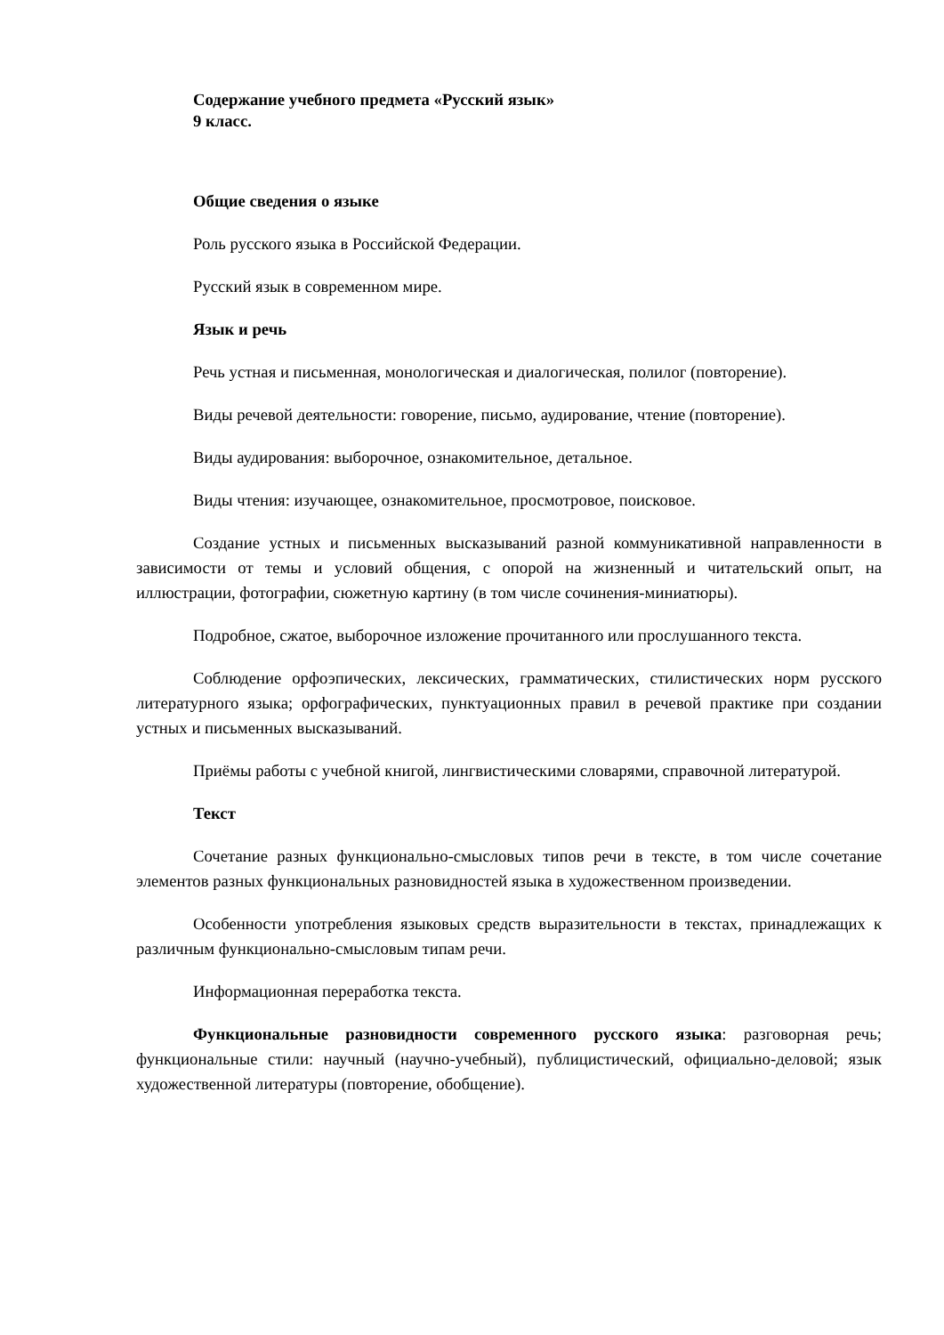Содержание учебного предмета «Русский язык»
9 класс.
Общие сведения о языке
Роль русского языка в Российской Федерации.
Русский язык в современном мире.
Язык и речь
Речь устная и письменная, монологическая и диалогическая, полилог (повторение).
Виды речевой деятельности: говорение, письмо, аудирование, чтение (повторение).
Виды аудирования: выборочное, ознакомительное, детальное.
Виды чтения: изучающее, ознакомительное, просмотровое, поисковое.
Создание устных и письменных высказываний разной коммуникативной направленности в зависимости от темы и условий общения, с опорой на жизненный и читательский опыт, на иллюстрации, фотографии, сюжетную картину (в том числе сочинения-миниатюры).
Подробное, сжатое, выборочное изложение прочитанного или прослушанного текста.
Соблюдение орфоэпических, лексических, грамматических, стилистических норм русского литературного языка; орфографических, пунктуационных правил в речевой практике при создании устных и письменных высказываний.
Приёмы работы с учебной книгой, лингвистическими словарями, справочной литературой.
Текст
Сочетание разных функционально-смысловых типов речи в тексте, в том числе сочетание элементов разных функциональных разновидностей языка в художественном произведении.
Особенности употребления языковых средств выразительности в текстах, принадлежащих к различным функционально-смысловым типам речи.
Информационная переработка текста.
Функциональные разновидности современного русского языка: разговорная речь; функциональные стили: научный (научно-учебный), публицистический, официально-деловой; язык художественной литературы (повторение, обобщение).